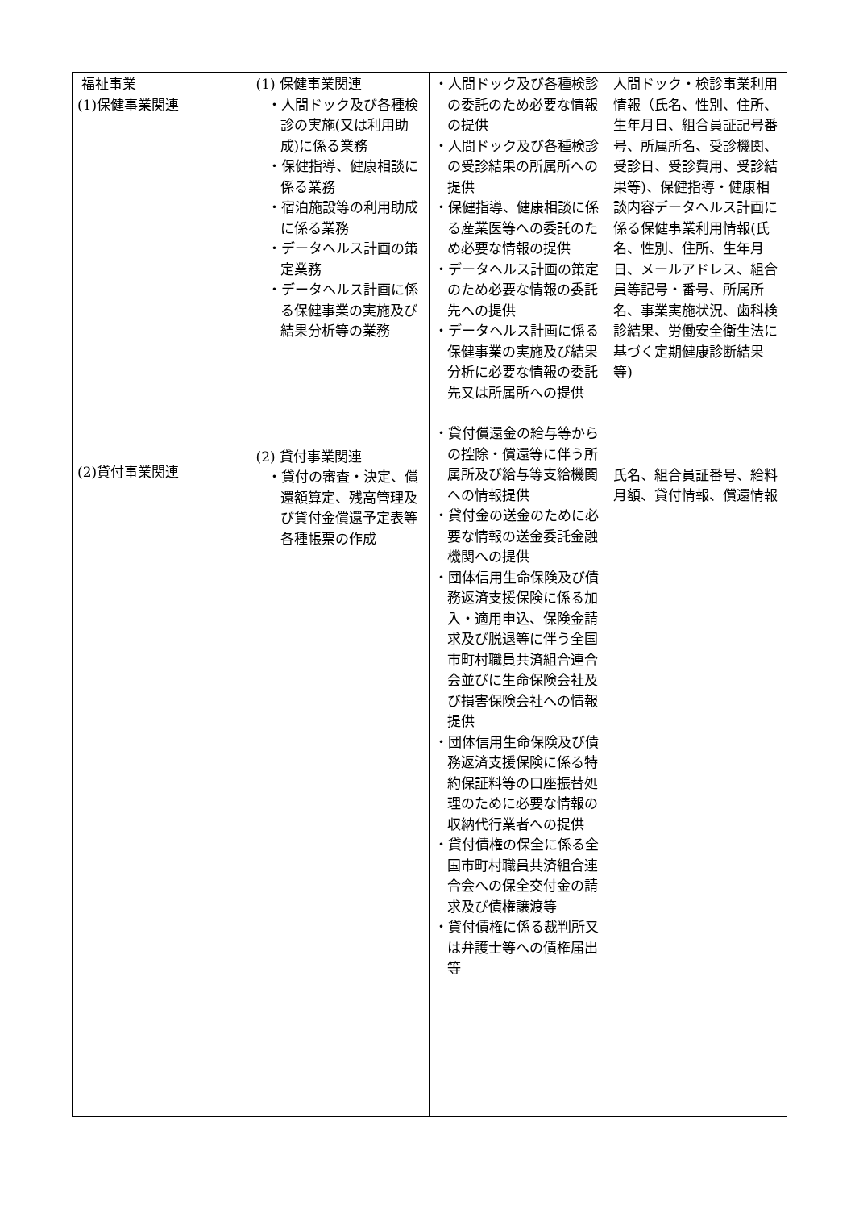| 福祉事業 (1)保健事業関連 (2)貸付事業関連 | (1) 保健事業関連 ・人間ドック及び各種検診の実施(又は利用助成)に係る業務 ・保健指導、健康相談に係る業務 ・宿泊施設等の利用助成に係る業務 ・データヘルス計画の策定業務 ・データヘルス計画に係る保健事業の実施及び結果分析等の業務 (2) 貸付事業関連 ・貸付の審査・決定、償還額算定、残高管理及び貸付金償還予定表等各種帳票の作成 | ・人間ドック及び各種検診の委託のため必要な情報の提供 ・人間ドック及び各種検診の受診結果の所属所への提供 ・保健指導、健康相談に係る産業医等への委託のため必要な情報の提供 ・データヘルス計画の策定のため必要な情報の委託先への提供 ・データヘルス計画に係る保健事業の実施及び結果分析に必要な情報の委託先又は所属所への提供 ・貸付償還金の給与等からの控除・償還等に伴う所属所及び給与等支給機関への情報提供 ・貸付金の送金のために必要な情報の送金委託金融機関への提供 ・団体信用生命保険及び債務返済支援保険に係る加入・適用申込、保険金請求及び脱退等に伴う全国市町村職員共済組合連合会並びに生命保険会社及び損害保険会社への情報提供 ・団体信用生命保険及び債務返済支援保険に係る特約保証料等の口座振替処理のために必要な情報の収納代行業者への提供 ・貸付債権の保全に係る全国市町村職員共済組合連合会への保全交付金の請求及び債権譲渡等 ・貸付債権に係る裁判所又は弁護士等への債権届出等 | 人間ドック・検診事業利用情報（氏名、性別、住所、生年月日、組合員証記号番号、所属所名、受診機関、受診日、受診費用、受診結果等)、保健指導・健康相談内容データヘルス計画に係る保健事業利用情報(氏名、性別、住所、生年月日、メールアドレス、組合員等記号・番号、所属所名、事業実施状況、歯科検診結果、労働安全衛生法に基づく定期健康診断結果等) 氏名、組合員証番号、給料月額、貸付情報、償還情報 |